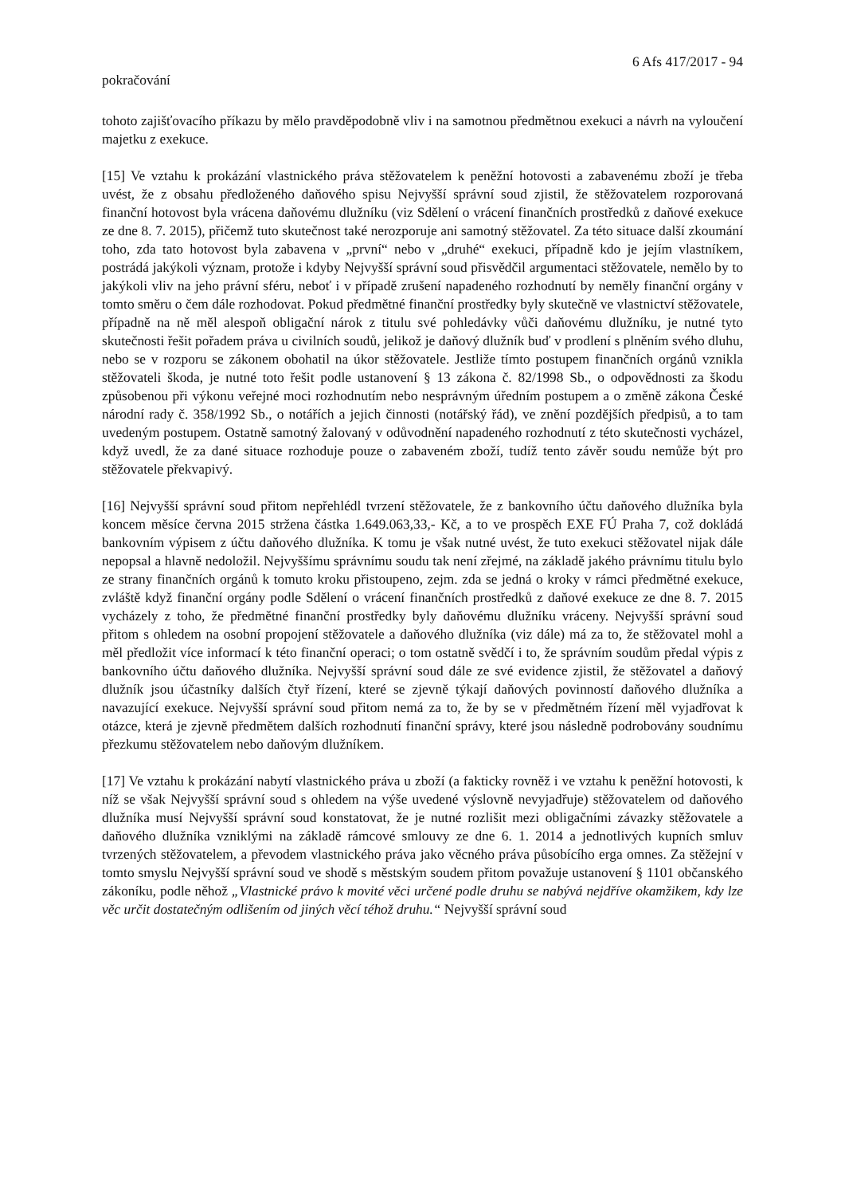6 Afs 417/2017 - 94
pokračování
tohoto zajišťovacího příkazu by mělo pravděpodobně vliv i na samotnou předmětnou exekuci a návrh na vyloučení majetku z exekuce.
[15] Ve vztahu k prokázání vlastnického práva stěžovatelem k peněžní hotovosti a zabavenému zboží je třeba uvést, že z obsahu předloženého daňového spisu Nejvyšší správní soud zjistil, že stěžovatelem rozporovaná finanční hotovost byla vrácena daňovému dlužníku (viz Sdělení o vrácení finančních prostředků z daňové exekuce ze dne 8. 7. 2015), přičemž tuto skutečnost také nerozporuje ani samotný stěžovatel. Za této situace další zkoumání toho, zda tato hotovost byla zabavena v „první“ nebo v „druhé“ exekuci, případně kdo je jejím vlastníkem, postrádá jakýkoli význam, protože i kdyby Nejvyšší správní soud přisvědčil argumentaci stěžovatele, nemělo by to jakýkoli vliv na jeho právní sféru, neboť i v případě zrušení napadeného rozhodnutí by neměly finanční orgány v tomto směru o čem dále rozhodovat. Pokud předmětné finanční prostředky byly skutečně ve vlastnictví stěžovatele, případně na ně měl alespoň obligační nárok z titulu své pohledávky vůči daňovému dlužníku, je nutné tyto skutečnosti řešit pořadem práva u civilních soudů, jelikož je daňový dlužník buď v prodlení s plněním svého dluhu, nebo se v rozporu se zákonem obohatil na úkor stěžovatele. Jestliže tímto postupem finančních orgánů vznikla stěžovateli škoda, je nutné toto řešit podle ustanovení § 13 zákona č. 82/1998 Sb., o odpovědnosti za škodu způsobenou při výkonu veřejné moci rozhodnutím nebo nesprávným úředním postupem a o změně zákona České národní rady č. 358/1992 Sb., o notářích a jejich činnosti (notářský řád), ve znění pozdějších předpisů, a to tam uvedeným postupem. Ostatně samotný žalovaný v odůvodnění napadeného rozhodnutí z této skutečnosti vycházel, když uvedl, že za dané situace rozhoduje pouze o zabaveném zboží, tudíž tento závěr soudu nemůže být pro stěžovatele překvapivý.
[16] Nejvyšší správní soud přitom nepřehlédl tvrzení stěžovatele, že z bankovního účtu daňového dlužníka byla koncem měsíce června 2015 stržena částka 1.649.063,33,- Kč, a to ve prospěch EXE FÚ Praha 7, což dokládá bankovním výpisem z účtu daňového dlužníka. K tomu je však nutné uvést, že tuto exekuci stěžovatel nijak dále nepopsal a hlavně nedoložil. Nejvyššímu správnímu soudu tak není zřejmé, na základě jakého právnímu titulu bylo ze strany finančních orgánů k tomuto kroku přistoupeno, zejm. zda se jedná o kroky v rámci předmětné exekuce, zvláště když finanční orgány podle Sdělení o vrácení finančních prostředků z daňové exekuce ze dne 8. 7. 2015 vycházely z toho, že předmětné finanční prostředky byly daňovému dlužníku vráceny. Nejvyšší správní soud přitom s ohledem na osobní propojení stěžovatele a daňového dlužníka (viz dále) má za to, že stěžovatel mohl a měl předložit více informací k této finanční operaci; o tom ostatně svědčí i to, že správním soudům předal výpis z bankovního účtu daňového dlužníka. Nejvyšší správní soud dále ze své evidence zjistil, že stěžovatel a daňový dlužník jsou účastníky dalších čtyř řízení, které se zjevně týkají daňových povinností daňového dlužníka a navazující exekuce. Nejvyšší správní soud přitom nemá za to, že by se v předmětném řízení měl vyjadřovat k otázce, která je zjevně předmětem dalších rozhodnutí finanční správy, které jsou následně podrobovány soudnímu přezkumu stěžovatelem nebo daňovým dlužníkem.
[17] Ve vztahu k prokázání nabytí vlastnického práva u zboží (a fakticky rovněž i ve vztahu k peněžní hotovosti, k níž se však Nejvyšší správní soud s ohledem na výše uvedené výslovně nevyjadřuje) stěžovatelem od daňového dlužníka musí Nejvyšší správní soud konstatovat, že je nutné rozlišit mezi obligačními závazky stěžovatele a daňového dlužníka vzniklými na základě rámcové smlouvy ze dne 6. 1. 2014 a jednotlivých kupních smluv tvrzených stěžovatelem, a převodem vlastnického práva jako věcného práva působícího erga omnes. Za stěžejní v tomto smyslu Nejvyšší správní soud ve shodě s městským soudem přitom považuje ustanovení § 1101 občanského zákoníku, podle něhož „Vlastnické právo k movité věci určené podle druhu se nabývá nejdříve okamžikem, kdy lze věc určit dostatečným odlišením od jiných věcí téhož druhu.“ Nejvyšší správní soud